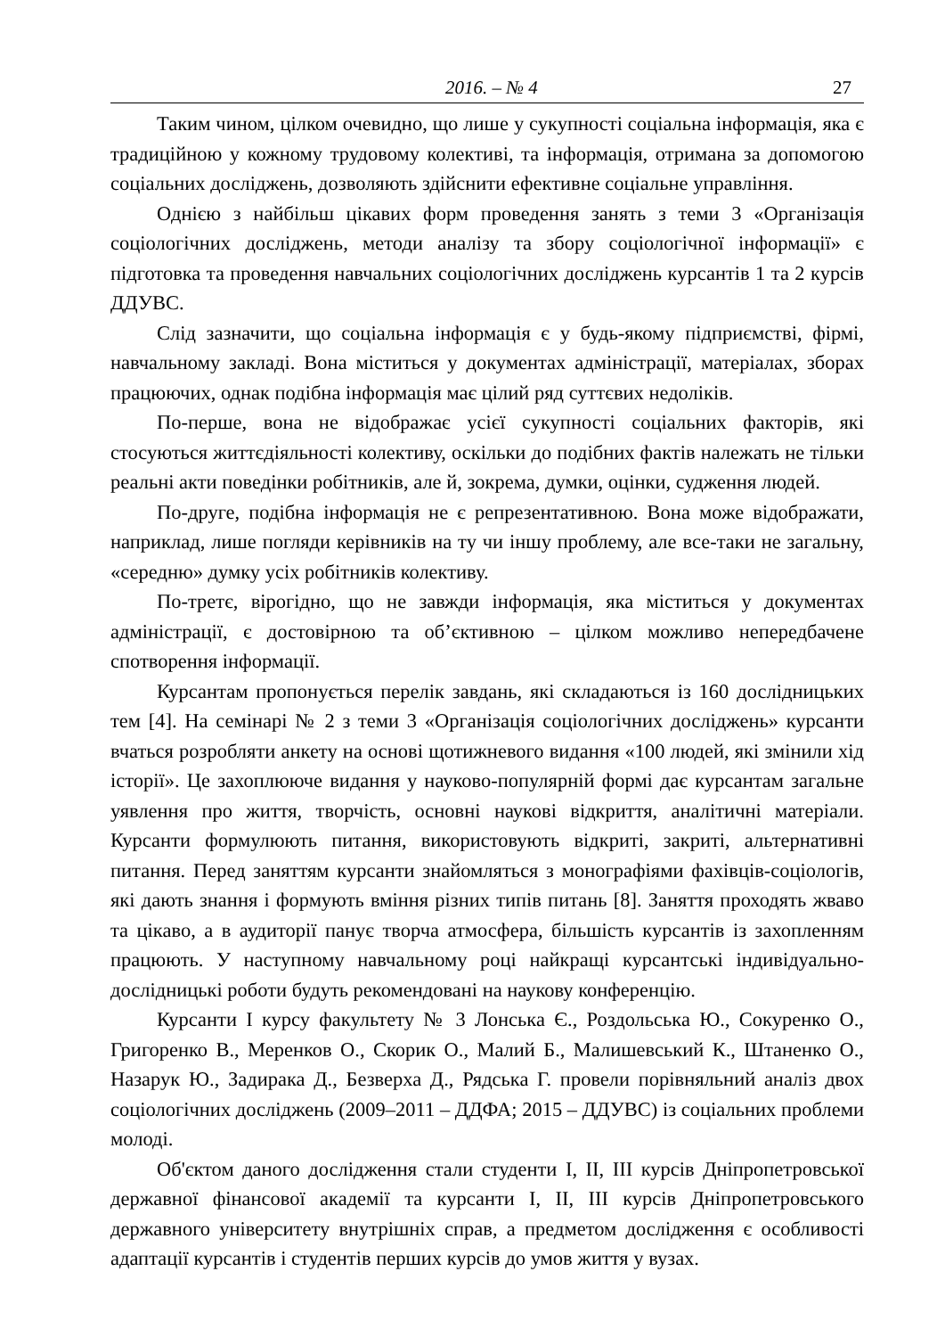2016. – № 4 27
Таким чином, цілком очевидно, що лише у сукупності соціальна інформація, яка є традиційною у кожному трудовому колективі, та інформація, отримана за допомогою соціальних досліджень, дозволяють здійснити ефективне соціальне управління.
Однією з найбільш цікавих форм проведення занять з теми 3 «Організація соціологічних досліджень, методи аналізу та збору соціологічної інформації» є підготовка та проведення навчальних соціологічних досліджень курсантів 1 та 2 курсів ДДУВС.
Слід зазначити, що соціальна інформація є у будь-якому підприємстві, фірмі, навчальному закладі. Вона міститься у документах адміністрації, матеріалах, зборах працюючих, однак подібна інформація має цілий ряд суттєвих недоліків.
По-перше, вона не відображає усієї сукупності соціальних факторів, які стосуються життєдіяльності колективу, оскільки до подібних фактів належать не тільки реальні акти поведінки робітників, але й, зокрема, думки, оцінки, судження людей.
По-друге, подібна інформація не є репрезентативною. Вона може відображати, наприклад, лише погляди керівників на ту чи іншу проблему, але все-таки не загальну, «середню» думку усіх робітників колективу.
По-третє, вірогідно, що не завжди інформація, яка міститься у документах адміністрації, є достовірною та об’єктивною – цілком можливо непередбачене спотворення інформації.
Курсантам пропонується перелік завдань, які складаються із 160 дослідницьких тем [4]. На семінарі № 2 з теми 3 «Організація соціологічних досліджень» курсанти вчаться розробляти анкету на основі щотижневого видання «100 людей, які змінили хід історії». Це захоплююче видання у науково-популярній формі дає курсантам загальне уявлення про життя, творчість, основні наукові відкриття, аналітичні матеріали. Курсанти формулюють питання, використовують відкриті, закриті, альтернативні питання. Перед заняттям курсанти знайомляться з монографіями фахівців-соціологів, які дають знання і формують вміння різних типів питань [8]. Заняття проходять жваво та цікаво, а в аудиторії панує творча атмосфера, більшість курсантів із захопленням працюють. У наступному навчальному році найкращі курсантські індивідуально-дослідницькі роботи будуть рекомендовані на наукову конференцію.
Курсанти І курсу факультету № 3 Лонська Є., Роздольська Ю., Сокуренко О., Григоренко В., Меренков О., Скорик О., Малий Б., Малишевський К., Штаненко О., Назарук Ю., Задирака Д., Безверха Д., Рядська Г. провели порівняльний аналіз двох соціологічних досліджень (2009–2011 – ДДФА; 2015 – ДДУВС) із соціальних проблеми молоді.
Об'єктом даного дослідження стали студенти І, ІІ, ІІІ курсів Дніпропетровської державної фінансової академії та курсанти І, ІІ, ІІІ курсів Дніпропетровського державного університету внутрішніх справ, а предметом дослідження є особливості адаптації курсантів і студентів перших курсів до умов життя у вузах.